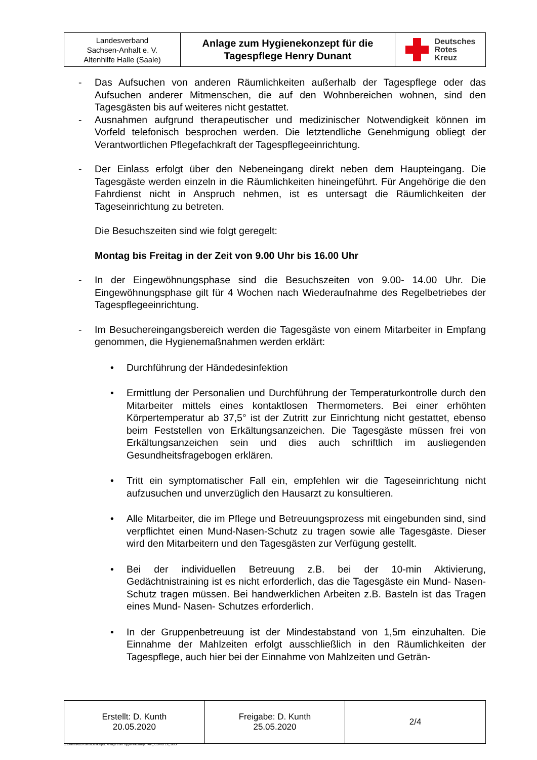| Landesverband Sachsen-Anhalt e. V. Altenhilfe Halle (Saale) | Anlage zum Hygienekonzept für die Tagespflege Henry Dunant | Deutsches Rotes Kreuz |
- Das Aufsuchen von anderen Räumlichkeiten außerhalb der Tagespflege oder das Aufsuchen anderer Mitmenschen, die auf den Wohnbereichen wohnen, sind den Tagesgästen bis auf weiteres nicht gestattet.
- Ausnahmen aufgrund therapeutischer und medizinischer Notwendigkeit können im Vorfeld telefonisch besprochen werden. Die letztendliche Genehmigung obliegt der Verantwortlichen Pflegefachkraft der Tagespflegeeinrichtung.
- Der Einlass erfolgt über den Nebeneingang direkt neben dem Haupteingang. Die Tagesgäste werden einzeln in die Räumlichkeiten hineingeführt. Für Angehörige die den Fahrdienst nicht in Anspruch nehmen, ist es untersagt die Räumlichkeiten der Tageseinrichtung zu betreten.
Die Besuchszeiten sind wie folgt geregelt:
Montag bis Freitag in der Zeit von 9.00 Uhr bis 16.00 Uhr
- In der Eingewöhnungsphase sind die Besuchszeiten von 9.00- 14.00 Uhr. Die Eingewöhnungsphase gilt für 4 Wochen nach Wiederaufnahme des Regelbetriebes der Tagespflegeeinrichtung.
- Im Besuchereingangsbereich werden die Tagesgäste von einem Mitarbeiter in Empfang genommen, die Hygienemaßnahmen werden erklärt:
• Durchführung der Händedesinfektion
• Ermittlung der Personalien und Durchführung der Temperaturkontrolle durch den Mitarbeiter mittels eines kontaktlosen Thermometers. Bei einer erhöhten Körpertemperatur ab 37,5° ist der Zutritt zur Einrichtung nicht gestattet, ebenso beim Feststellen von Erkältungsanzeichen. Die Tagesgäste müssen frei von Erkältungsanzeichen sein und dies auch schriftlich im ausliegenden Gesundheitsfragebogen erklären.
• Tritt ein symptomatischer Fall ein, empfehlen wir die Tageseinrichtung nicht aufzusuchen und unverzüglich den Hausarzt zu konsultieren.
• Alle Mitarbeiter, die im Pflege und Betreuungsprozess mit eingebunden sind, sind verpflichtet einen Mund-Nasen-Schutz zu tragen sowie alle Tagesgäste. Dieser wird den Mitarbeitern und den Tagesgästen zur Verfügung gestellt.
• Bei der individuellen Betreuung z.B. bei der 10-min Aktivierung, Gedächtnistraining ist es nicht erforderlich, das die Tagesgäste ein Mund- Nasen- Schutz tragen müssen. Bei handwerklichen Arbeiten z.B. Basteln ist das Tragen eines Mund- Nasen- Schutzes erforderlich.
• In der Gruppenbetreuung ist der Mindestabstand von 1,5m einzuhalten. Die Einnahme der Mahlzeiten erfolgt ausschließlich in den Räumlichkeiten der Tagespflege, auch hier bei der Einnahme von Mahlzeiten und Geträn-
| Erstellt: D. Kunth 20.05.2020 | Freigabe: D. Kunth 25.05.2020 | 2/4 |
C:\Users\Koch-Jens\Desktop\1. Anlage zum Hygienekonzept TAP_ COVID 19_.docx